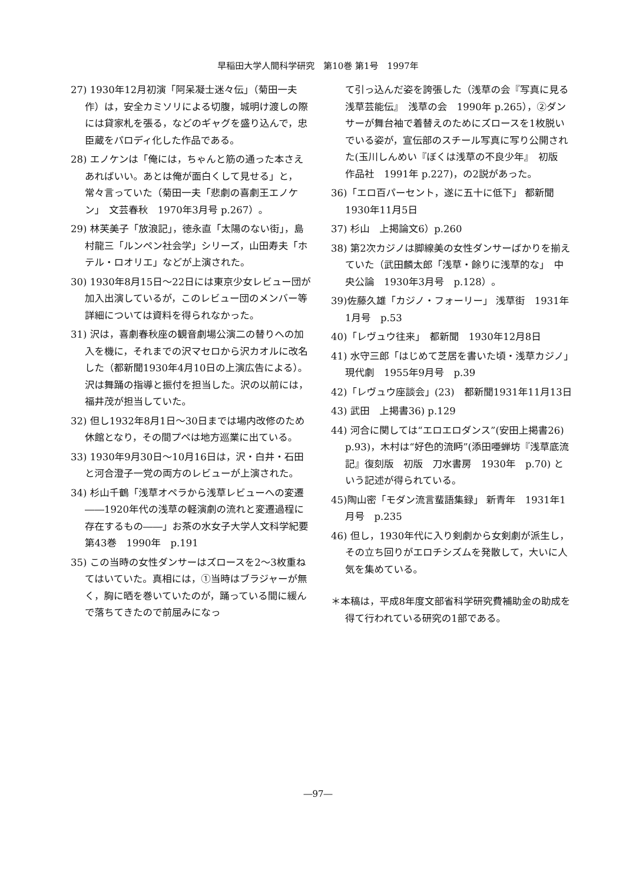早稲田大学人間科学研究　第10巻 第1号　1997年
27) 1930年12月初演「阿呆凝士迷々伝」（菊田一夫作）は，安全カミソリによる切腹，城明け渡しの際には貸家札を張る，などのギャグを盛り込んで，忠臣蔵をパロディ化した作品である。
28) エノケンは「俺には，ちゃんと筋の通った本さえあればいい。あとは俺が面白くして見せる」と，常々言っていた（菊田一夫「悲劇の喜劇王エノケン」　文芸春秋　1970年3月号 p.267）。
29) 林芙美子「放浪記」，徳永直「太陽のない街」，島村龍三「ルンペン社会学」シリーズ，山田寿夫「ホテル・ロオリエ」などが上演された。
30) 1930年8月15日～22日には東京少女レビュー団が加入出演しているが，このレビュー団のメンバー等詳細については資料を得られなかった。
31) 沢は，喜劇春秋座の観音劇場公演二の替りへの加入を機に，それまでの沢マセロから沢カオルに改名した（都新聞1930年4月10日の上演広告による）。沢は舞踊の指導と振付を担当した。沢の以前には，福井茂が担当していた。
32) 但し1932年8月1日～30日までは場内改修のため休館となり，その間プペは地方巡業に出ている。
33) 1930年9月30日～10月16日は，沢・白井・石田と河合澄子一党の両方のレビューが上演された。
34) 杉山千鶴「浅草オペラから浅草レビューへの変遷――1920年代の浅草の軽演劇の流れと変遷過程に存在するもの――」お茶の水女子大学人文科学紀要第43巻　1990年　p.191
35) この当時の女性ダンサーはズロースを2～3枚重ねてはいていた。真相には，①当時はブラジャーが無く，胸に晒を巻いていたのが，踊っている間に緩んで落ちてきたので前屈みになっ
て引っ込んだ姿を誇張した（浅草の会『写真に見る浅草芸能伝』　浅草の会　1990年 p.265），②ダンサーが舞台袖で着替えのためにズロースを1枚脱いでいる姿が，宣伝部のスチール写真に写り公開された(玉川しんめい『ぼくは浅草の不良少年』　初版　作品社　1991年 p.227)，の2説があった。
36)「エロ百パーセント，遂に五十に低下」 都新聞　1930年11月5日
37) 杉山　上掲論文6）p.260
38) 第2次カジノは脚線美の女性ダンサーばかりを揃えていた（武田麟太郎「浅草・餘りに浅草的な」　中央公論　1930年3月号　p.128）。
39)佐藤久雄「カジノ・フォーリー」 浅草街　1931年1月号　p.53
40)「レヴュウ往来」　都新聞　1930年12月8日
41) 水守三郎「はじめて芝居を書いた頃・浅草カジノ」　現代劇　1955年9月号　p.39
42)「レヴュウ座談会」(23)　都新聞1931年11月13日
43) 武田　上掲書36) p.129
44) 河合に関しては“エロエロダンス”(安田上掲書26) p.93)，木村は“好色的流眄”(添田唖蝉坊『浅草底流記』復刻版　初版　刀水書房　1930年　p.70) という記述が得られている。
45)陶山密「モダン流言蜚語集録」 新青年　1931年1月号　p.235
46) 但し，1930年代に入り剣劇から女剣劇が派生し，その立ち回りがエロチシズムを発散して，大いに人気を集めている。
＊本稿は，平成8年度文部省科学研究費補助金の助成を得て行われている研究の1部である。
―97―